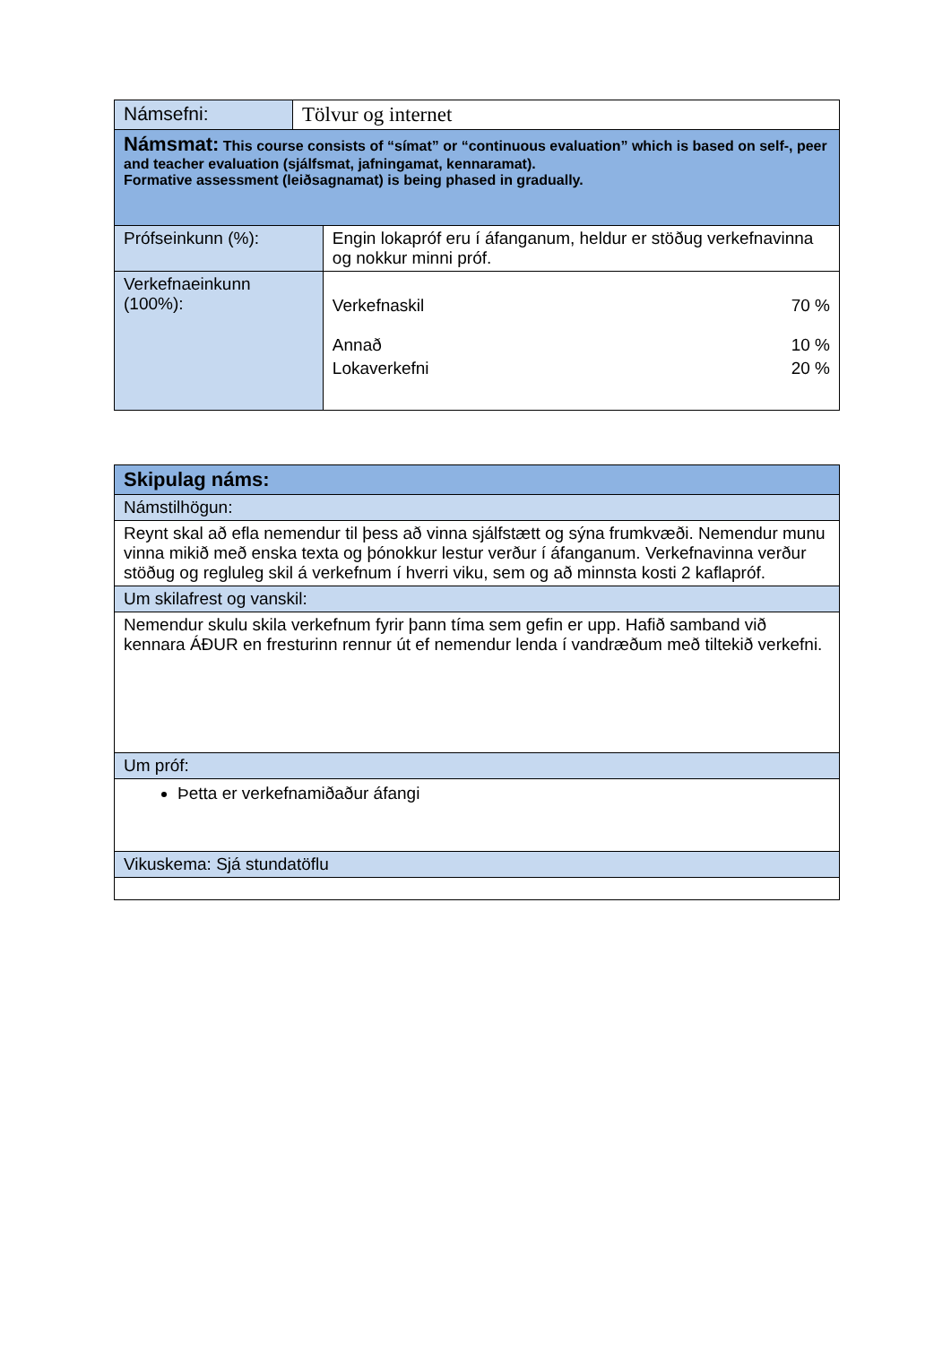| Námsefni: | Tölvur og internet | |
| Námsmat: This course consists of “símat” or “continuous evaluation” which is based on self-, peer and teacher evaluation (sjálfsmat, jafningamat, kennaramat). Formative assessment (leiðsagnamat) is being phased in gradually. | | |
| Prófseinkunn (%): | | Engin lokapróf eru í áfanganum, heldur er stöðug verkefnavinna og nokkur minni próf. |
| Verkefnaeinkunn (100%): | | / Verkefnaskil / 70 % / / Annað / 10 % / / Lokaverkefni / 20 % / |
| Skipulag náms: |
| Námstilhögun: |
| Reynt skal að efla nemendur til þess að vinna sjálfstætt og sýna frumkvæði. Nemendur munu vinna mikið með enska texta og þónokkur lestur verður í áfanganum. Verkefnavinna verður stöðug og regluleg skil á verkefnum í hverri viku, sem og að minnsta kosti 2 kaflapróf. |
| Um skilafrest og vanskil: |
| Nemendur skulu skila verkefnum fyrir þann tíma sem gefin er upp. Hafið samband við kennara ÁÐUR en fresturinn rennur út ef nemendur lenda í vandræðum með tiltekið verkefni. |
| Um próf: |
| Þetta er verkefnamiðaður áfangi |
| Vikuskema: Sjá stundatöflu |